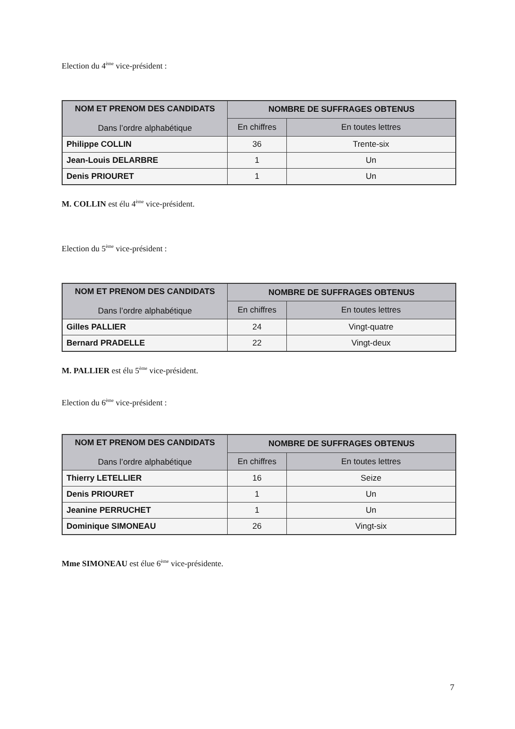Election du 4<sup>ème</sup> vice-président :
| NOM ET PRENOM DES CANDIDATS Dans l’ordre alphabétique | NOMBRE DE SUFFRAGES OBTENUS | |
| --- | --- | --- |
| | En chiffres | En toutes lettres |
| Philippe COLLIN | 36 | Trente-six |
| Jean-Louis DELARBRE | 1 | Un |
| Denis PRIOURET | 1 | Un |
M. COLLIN est élu 4<sup>ème</sup> vice-président.
Election du 5<sup>ème</sup> vice-président :
| NOM ET PRENOM DES CANDIDATS Dans l’ordre alphabétique | NOMBRE DE SUFFRAGES OBTENUS | |
| --- | --- | --- |
| | En chiffres | En toutes lettres |
| Gilles PALLIER | 24 | Vingt-quatre |
| Bernard PRADELLE | 22 | Vingt-deux |
M. PALLIER est élu 5<sup>ème</sup> vice-président.
Election du 6<sup>ème</sup> vice-président :
| NOM ET PRENOM DES CANDIDATS Dans l’ordre alphabétique | NOMBRE DE SUFFRAGES OBTENUS | |
| --- | --- | --- |
| | En chiffres | En toutes lettres |
| Thierry LETELLIER | 16 | Seize |
| Denis PRIOURET | 1 | Un |
| Jeanine PERRUCHET | 1 | Un |
| Dominique SIMONEAU | 26 | Vingt-six |
Mme SIMONEAU est élue 6<sup>ème</sup> vice-présidente.
7